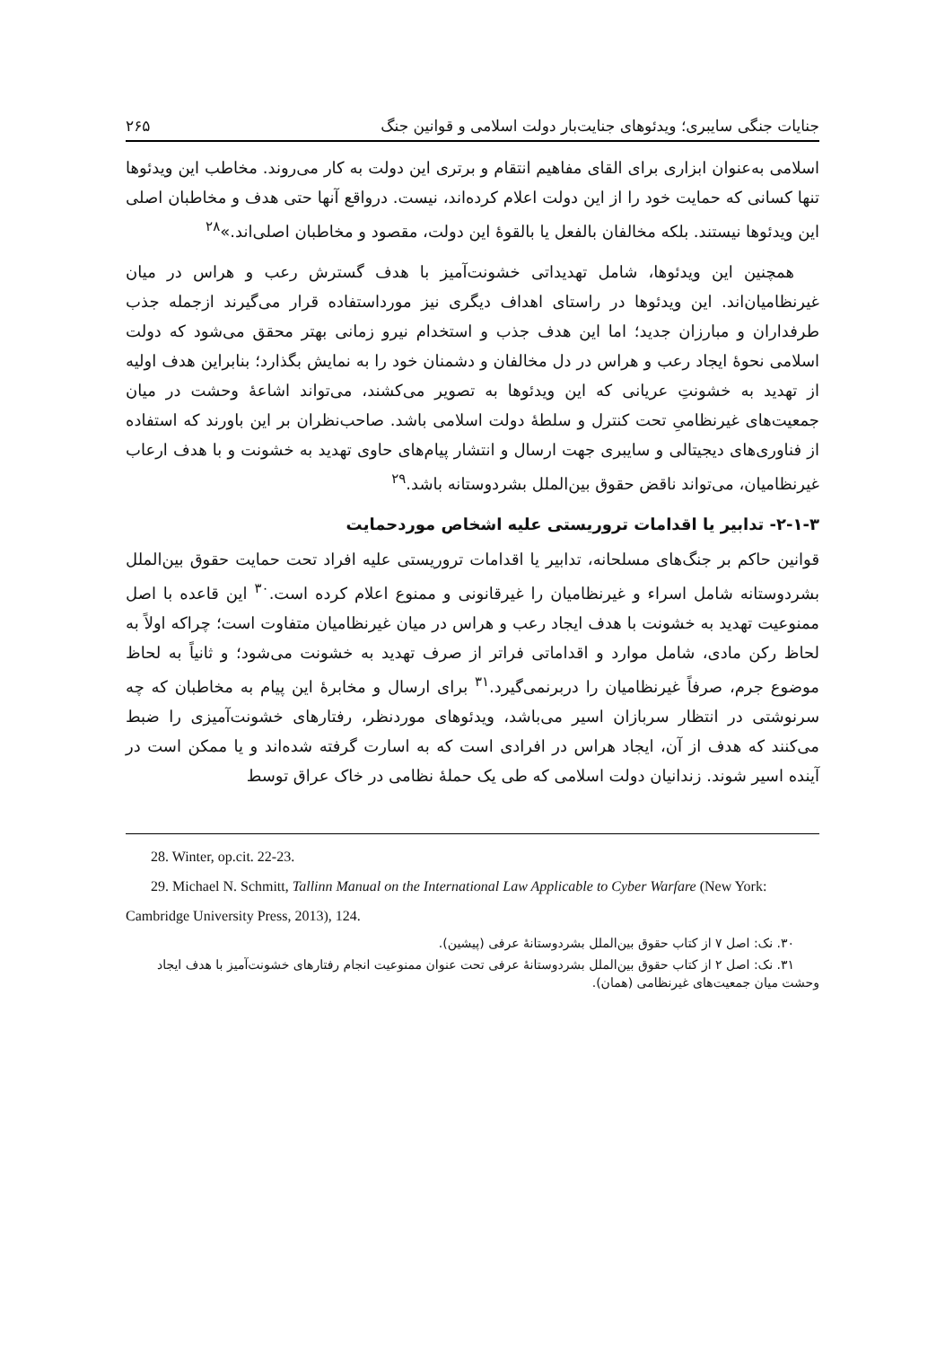جنایات جنگی سایبری؛ ویدئوهای جنایت‌بار دولت اسلامی و قوانین جنگ ۲۶۵
اسلامی به‌عنوان ابزاری برای القای مفاهیم انتقام و برتری این دولت به کار می‌روند. مخاطب این ویدئوها تنها کسانی که حمایت خود را از این دولت اعلام کرده‌اند، نیست. درواقع آنها حتی هدف و مخاطبان اصلی این ویدئوها نیستند. بلکه مخالفان بالفعل یا بالقوهٔ این دولت، مقصود و مخاطبان اصلی‌اند.»<sup>۲۸</sup>
همچنین این ویدئوها، شامل تهدیداتی خشونت‌آمیز با هدف گسترش رعب و هراس در میان غیرنظامیان‌اند. این ویدئوها در راستای اهداف دیگری نیز مورداستفاده قرار می‌گیرند ازجمله جذب طرفداران و مبارزان جدید؛ اما این هدف جذب و استخدام نیرو زمانی بهتر محقق می‌شود که دولت اسلامی نحوهٔ ایجاد رعب و هراس در دل مخالفان و دشمنان خود را به نمایش بگذارد؛ بنابراین هدف اولیه از تهدید به خشونتِ عریانی که این ویدئوها به تصویر می‌کشند، می‌تواند اشاعهٔ وحشت در میان جمعیت‌های غیرنظامیِ تحت کنترل و سلطهٔ دولت اسلامی باشد. صاحب‌نظران بر این باورند که استفاده از فناوری‌های دیجیتالی و سایبری جهت ارسال و انتشار پیام‌های حاوی تهدید به خشونت و با هدف ارعاب غیرنظامیان، می‌تواند ناقض حقوق بین‌الملل بشردوستانه باشد.<sup>۲۹</sup>
۲-۱-۳- تدابیر یا اقدامات تروریستی علیه اشخاص موردحمایت
قوانین حاکم بر جنگ‌های مسلحانه، تدابیر یا اقدامات تروریستی علیه افراد تحت حمایت حقوق بین‌الملل بشردوستانه شامل اسراء و غیرنظامیان را غیرقانونی و ممنوع اعلام کرده است.<sup>۳۰</sup> این قاعده با اصل ممنوعیت تهدید به خشونت با هدف ایجاد رعب و هراس در میان غیرنظامیان متفاوت است؛ چراکه اولاً به لحاظ رکن مادی، شامل موارد و اقداماتی فراتر از صرف تهدید به خشونت می‌شود؛ و ثانیاً به لحاظ موضوع جرم، صرفاً غیرنظامیان را دربرنمی‌گیرد.<sup>۳۱</sup> برای ارسال و مخابرهٔ این پیام به مخاطبان که چه سرنوشتی در انتظار سربازان اسیر می‌باشد، ویدئوهای موردنظر، رفتارهای خشونت‌آمیزی را ضبط می‌کنند که هدف از آن، ایجاد هراس در افرادی است که به اسارت گرفته شده‌اند و یا ممکن است در آینده اسیر شوند. زندانیان دولت اسلامی که طی یک حملهٔ نظامی در خاک عراق توسط
28. Winter, op.cit. 22-23.
29. Michael N. Schmitt, Tallinn Manual on the International Law Applicable to Cyber Warfare (New York: Cambridge University Press, 2013), 124.
۳۰. نک: اصل ۷ از کتاب حقوق بین‌الملل بشردوستانهٔ عرفی (پیشین).
۳۱. نک: اصل ۲ از کتاب حقوق بین‌الملل بشردوستانهٔ عرفی تحت عنوان ممنوعیت انجام رفتارهای خشونت‌آمیز با هدف ایجاد وحشت میان جمعیت‌های غیرنظامی (همان).